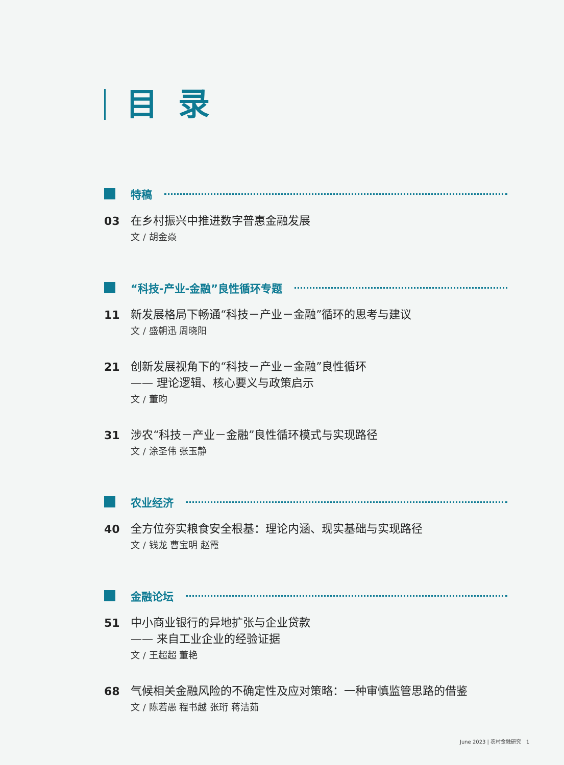目录
特稿
03
在乡村振兴中推进数字普惠金融发展
文 / 胡金焱
“科技-产业-金融”良性循环专题
11
新发展格局下畅通“科技－产业－金融”循环的思考与建议
文 / 盛朝迅 周晓阳
21
创新发展视角下的“科技－产业－金融”良性循环
—— 理论逻辑、核心要义与政策启示
文 / 董昀
31
涉农“科技－产业－金融”良性循环模式与实现路径
文 / 涂圣伟 张玉静
农业经济
40
全方位夯实粮食安全根基：理论内涵、现实基础与实现路径
文 / 钱龙 曹宝明 赵霞
金融论坛
51
中小商业银行的异地扩张与企业贷款
—— 来自工业企业的经验证据
文 / 王超超 董艳
68
气候相关金融风险的不确定性及应对策略：一种审慎监管思路的借鉴
文 / 陈若愚 程书越 张珩 蒋洁茹
June 2023 | 农村金融研究 1